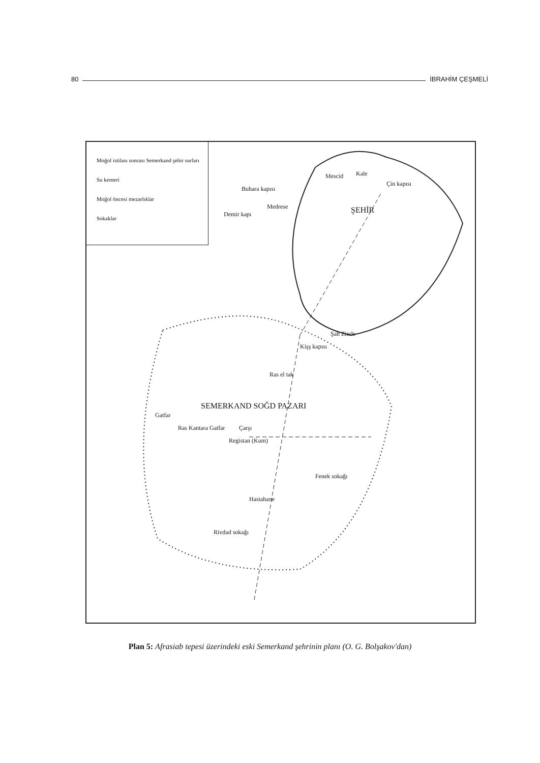80 İBRAHİM ÇEŞMELİ
Moğol istilası sonrası Semerkand şehir surları
Su kemeri
Moğol öncesi mezarlıklar
Sokaklar
Mescid Kale
Çin kapısı
Buhara kapısı
Medrese
Demir kapı ŞEHİR
Şah Zinde
Kişş kapısı
Ras el tak
SEMERKAND SOĞD PAZARI
Gatfar
Ras Kantara Gatfar Çarşı
Registan (Kum)
Fenek sokağı
Hastahane
Rivdad sokağı
Plan 5: Afrasiab tepesi üzerindeki eski Semerkand şehrinin planı (O. G. Bolşakov'dan)